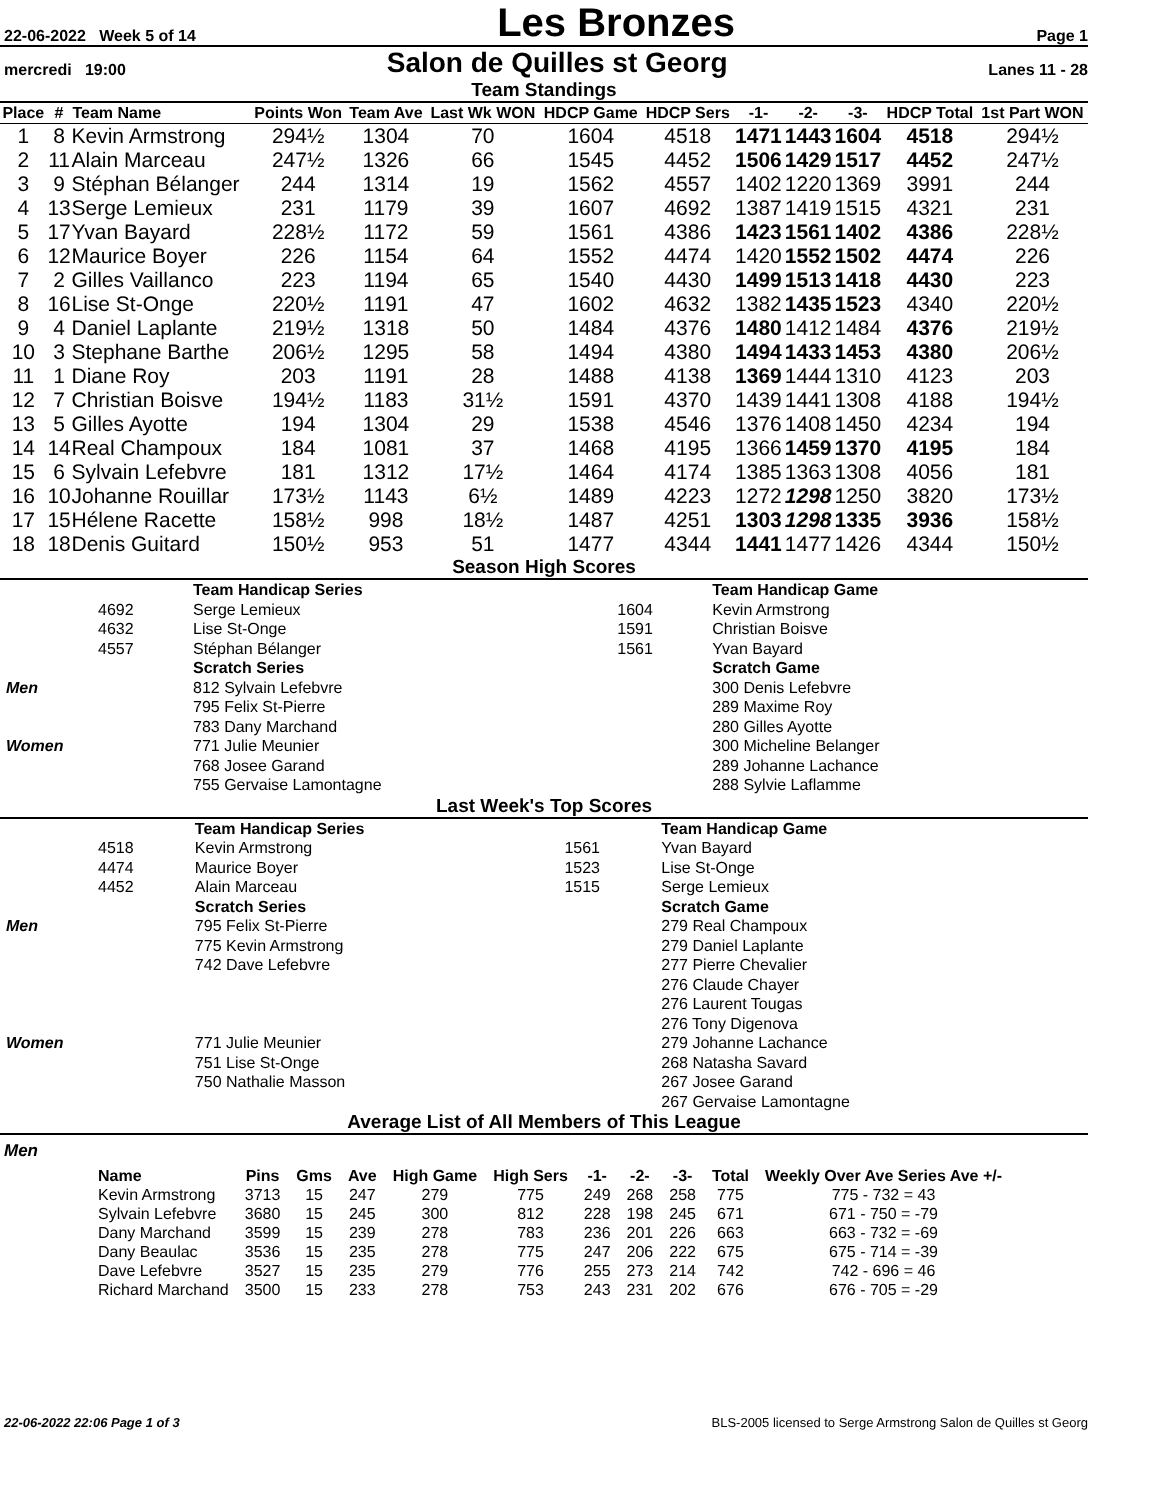22-06-2022 Week 5 of 14 Les Bronzes Page 1
mercredi 19:00 Salon de Quilles st Georg Lanes 11 - 28
Team Standings
| Place | # | Team Name | Points Won | Team Ave | Last Wk WON | HDCP Game | HDCP Sers | -1- | -2- | -3- | HDCP Total | 1st Part WON |
| --- | --- | --- | --- | --- | --- | --- | --- | --- | --- | --- | --- | --- |
| 1 | 8 | Kevin Armstrong | 294½ | 1304 | 70 | 1604 | 4518 | 1471 | 1443 | 1604 | 4518 | 294½ |
| 2 | 11 | Alain Marceau | 247½ | 1326 | 66 | 1545 | 4452 | 1506 | 1429 | 1517 | 4452 | 247½ |
| 3 | 9 | Stéphan Bélanger | 244 | 1314 | 19 | 1562 | 4557 | 1402 | 1220 | 1369 | 3991 | 244 |
| 4 | 13 | Serge Lemieux | 231 | 1179 | 39 | 1607 | 4692 | 1387 | 1419 | 1515 | 4321 | 231 |
| 5 | 17 | Yvan Bayard | 228½ | 1172 | 59 | 1561 | 4386 | 1423 | 1561 | 1402 | 4386 | 228½ |
| 6 | 12 | Maurice Boyer | 226 | 1154 | 64 | 1552 | 4474 | 1420 | 1552 | 1502 | 4474 | 226 |
| 7 | 2 | Gilles Vaillanco | 223 | 1194 | 65 | 1540 | 4430 | 1499 | 1513 | 1418 | 4430 | 223 |
| 8 | 16 | Lise St-Onge | 220½ | 1191 | 47 | 1602 | 4632 | 1382 | 1435 | 1523 | 4340 | 220½ |
| 9 | 4 | Daniel Laplante | 219½ | 1318 | 50 | 1484 | 4376 | 1480 | 1412 | 1484 | 4376 | 219½ |
| 10 | 3 | Stephane Barthe | 206½ | 1295 | 58 | 1494 | 4380 | 1494 | 1433 | 1453 | 4380 | 206½ |
| 11 | 1 | Diane Roy | 203 | 1191 | 28 | 1488 | 4138 | 1369 | 1444 | 1310 | 4123 | 203 |
| 12 | 7 | Christian Boisve | 194½ | 1183 | 31½ | 1591 | 4370 | 1439 | 1441 | 1308 | 4188 | 194½ |
| 13 | 5 | Gilles Ayotte | 194 | 1304 | 29 | 1538 | 4546 | 1376 | 1408 | 1450 | 4234 | 194 |
| 14 | 14 | Real Champoux | 184 | 1081 | 37 | 1468 | 4195 | 1366 | 1459 | 1370 | 4195 | 184 |
| 15 | 6 | Sylvain Lefebvre | 181 | 1312 | 17½ | 1464 | 4174 | 1385 | 1363 | 1308 | 4056 | 181 |
| 16 | 10 | Johanne Rouillar | 173½ | 1143 | 6½ | 1489 | 4223 | 1272 | 1298 | 1250 | 3820 | 173½ |
| 17 | 15 | Hélene Racette | 158½ | 998 | 18½ | 1487 | 4251 | 1303 | 1298 | 1335 | 3936 | 158½ |
| 18 | 18 | Denis Guitard | 150½ | 953 | 51 | 1477 | 4344 | 1441 | 1477 | 1426 | 4344 | 150½ |
Season High Scores
| | | Team Handicap Series | | | Team Handicap Game | |
| | 4692 | Serge Lemieux | | 1604 | Kevin Armstrong | |
| | 4632 | Lise St-Onge | | 1591 | Christian Boisve | |
| | 4557 | Stéphan Bélanger | | 1561 | Yvan Bayard | |
| | | Scratch Series | | | Scratch Game | |
| Men | | 812 Sylvain Lefebvre | | | 300 Denis Lefebvre | |
| | | 795 Felix St-Pierre | | | 289 Maxime Roy | |
| | | 783 Dany Marchand | | | 280 Gilles Ayotte | |
| Women | | 771 Julie Meunier | | | 300 Micheline Belanger | |
| | | 768 Josee Garand | | | 289 Johanne Lachance | |
| | | 755 Gervaise Lamontagne | | | 288 Sylvie Laflamme | |
Last Week's Top Scores
| | | Team Handicap Series | | | Team Handicap Game | |
| | 4518 | Kevin Armstrong | | 1561 | Yvan Bayard | |
| | 4474 | Maurice Boyer | | 1523 | Lise St-Onge | |
| | 4452 | Alain Marceau | | 1515 | Serge Lemieux | |
| | | Scratch Series | | | Scratch Game | |
| Men | | 795 Felix St-Pierre | | | 279 Real Champoux | |
| | | 775 Kevin Armstrong | | | 279 Daniel Laplante | |
| | | 742 Dave Lefebvre | | | 277 Pierre Chevalier | |
| | | | | | 276 Claude Chayer | |
| | | | | | 276 Laurent Tougas | |
| | | | | | 276 Tony Digenova | |
| Women | | 771 Julie Meunier | | | 279 Johanne Lachance | |
| | | 751 Lise St-Onge | | | 268 Natasha Savard | |
| | | 750 Nathalie Masson | | | 267 Josee Garand | |
| | | | | | 267 Gervaise Lamontagne | |
Average List of All Members of This League
Men
| Name | Pins | Gms | Ave | High Game | High Sers | -1- | -2- | -3- | Total | Weekly Over Ave Series Ave +/- |
| --- | --- | --- | --- | --- | --- | --- | --- | --- | --- | --- |
| Kevin Armstrong | 3713 | 15 | 247 | 279 | 775 | 249 | 268 | 258 | 775 | 775 - 732 = 43 |
| Sylvain Lefebvre | 3680 | 15 | 245 | 300 | 812 | 228 | 198 | 245 | 671 | 671 - 750 = -79 |
| Dany Marchand | 3599 | 15 | 239 | 278 | 783 | 236 | 201 | 226 | 663 | 663 - 732 = -69 |
| Dany Beaulac | 3536 | 15 | 235 | 278 | 775 | 247 | 206 | 222 | 675 | 675 - 714 = -39 |
| Dave Lefebvre | 3527 | 15 | 235 | 279 | 776 | 255 | 273 | 214 | 742 | 742 - 696 = 46 |
| Richard Marchand | 3500 | 15 | 233 | 278 | 753 | 243 | 231 | 202 | 676 | 676 - 705 = -29 |
22-06-2022 22:06 Page 1 of 3 BLS-2005 licensed to Serge Armstrong Salon de Quilles st Georg